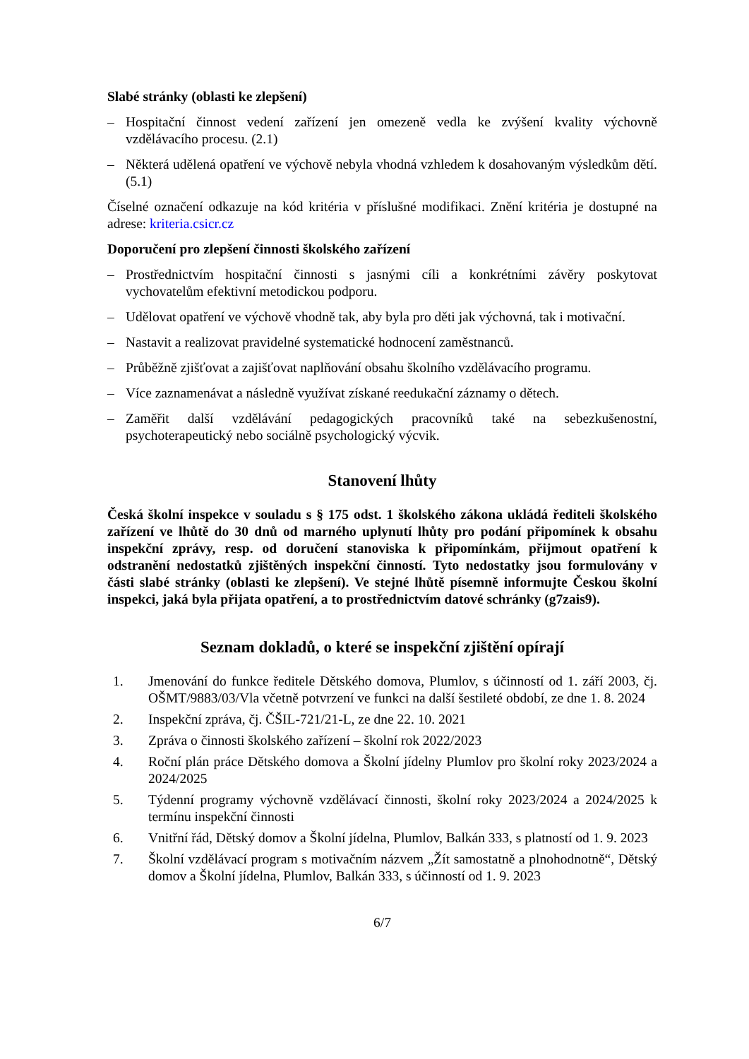Slabé stránky (oblasti ke zlepšení)
– Hospitační činnost vedení zařízení jen omezeně vedla ke zvýšení kvality výchovně vzdělávacího procesu. (2.1)
– Některá udělená opatření ve výchově nebyla vhodná vzhledem k dosahovaným výsledkům dětí. (5.1)
Číselné označení odkazuje na kód kritéria v příslušné modifikaci. Znění kritéria je dostupné na adrese: kriteria.csicr.cz
Doporučení pro zlepšení činnosti školského zařízení
– Prostřednictvím hospitační činnosti s jasnými cíli a konkrétními závěry poskytovat vychovatelům efektivní metodickou podporu.
– Udělovat opatření ve výchově vhodně tak, aby byla pro děti jak výchovná, tak i motivační.
– Nastavit a realizovat pravidelné systematické hodnocení zaměstnanců.
– Průběžně zjišťovat a zajišťovat naplňování obsahu školního vzdělávacího programu.
– Více zaznamenávat a následně využívat získané reedukační záznamy o dětech.
– Zaměřit další vzdělávání pedagogických pracovníků také na sebezkušenostní, psychoterapeutický nebo sociálně psychologický výcvik.
Stanovení lhůty
Česká školní inspekce v souladu s § 175 odst. 1 školského zákona ukládá řediteli školského zařízení ve lhůtě do 30 dnů od marného uplynutí lhůty pro podání připomínek k obsahu inspekční zprávy, resp. od doručení stanoviska k připomínkám, přijmout opatření k odstranění nedostatků zjištěných inspekční činností. Tyto nedostatky jsou formulovány v části slabé stránky (oblasti ke zlepšení). Ve stejné lhůtě písemně informujte Českou školní inspekci, jaká byla přijata opatření, a to prostřednictvím datové schránky (g7zais9).
Seznam dokladů, o které se inspekční zjištění opírají
1. Jmenování do funkce ředitele Dětského domova, Plumlov, s účinností od 1. září 2003, čj. OŠMT/9883/03/Vla včetně potvrzení ve funkci na další šestileté období, ze dne 1. 8. 2024
2. Inspekční zpráva, čj. ČŠIL-721/21-L, ze dne 22. 10. 2021
3. Zpráva o činnosti školského zařízení – školní rok 2022/2023
4. Roční plán práce Dětského domova a Školní jídelny Plumlov pro školní roky 2023/2024 a 2024/2025
5. Týdenní programy výchovně vzdělávací činnosti, školní roky 2023/2024 a 2024/2025 k termínu inspekční činnosti
6. Vnitřní řád, Dětský domov a Školní jídelna, Plumlov, Balkán 333, s platností od 1. 9. 2023
7. Školní vzdělávací program s motivačním názvem „Žít samostatně a plnohodnotně“, Dětský domov a Školní jídelna, Plumlov, Balkán 333, s účinností od 1. 9. 2023
6/7